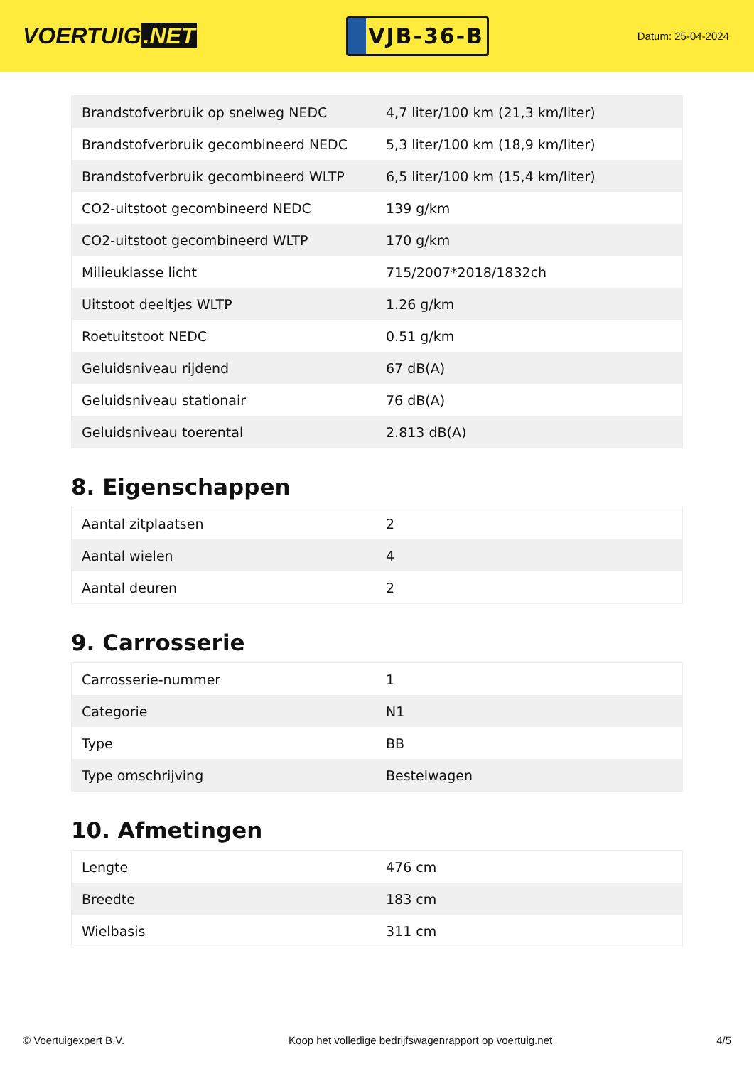VOERTUIG.NET
VJB-36-B
Datum: 25-04-2024
| Brandstofverbruik op snelweg NEDC | 4,7 liter/100 km (21,3 km/liter) |
| Brandstofverbruik gecombineerd NEDC | 5,3 liter/100 km (18,9 km/liter) |
| Brandstofverbruik gecombineerd WLTP | 6,5 liter/100 km (15,4 km/liter) |
| CO2-uitstoot gecombineerd NEDC | 139 g/km |
| CO2-uitstoot gecombineerd WLTP | 170 g/km |
| Milieuklasse licht | 715/2007*2018/1832ch |
| Uitstoot deeltjes WLTP | 1.26 g/km |
| Roetuitstoot NEDC | 0.51 g/km |
| Geluidsniveau rijdend | 67 dB(A) |
| Geluidsniveau stationair | 76 dB(A) |
| Geluidsniveau toerental | 2.813 dB(A) |
8. Eigenschappen
| Aantal zitplaatsen | 2 |
| Aantal wielen | 4 |
| Aantal deuren | 2 |
9. Carrosserie
| Carrosserie-nummer | 1 |
| Categorie | N1 |
| Type | BB |
| Type omschrijving | Bestelwagen |
10. Afmetingen
| Lengte | 476 cm |
| Breedte | 183 cm |
| Wielbasis | 311 cm |
© Voertuigexpert B.V. Koop het volledige bedrijfswagenrapport op voertuig.net 4/5